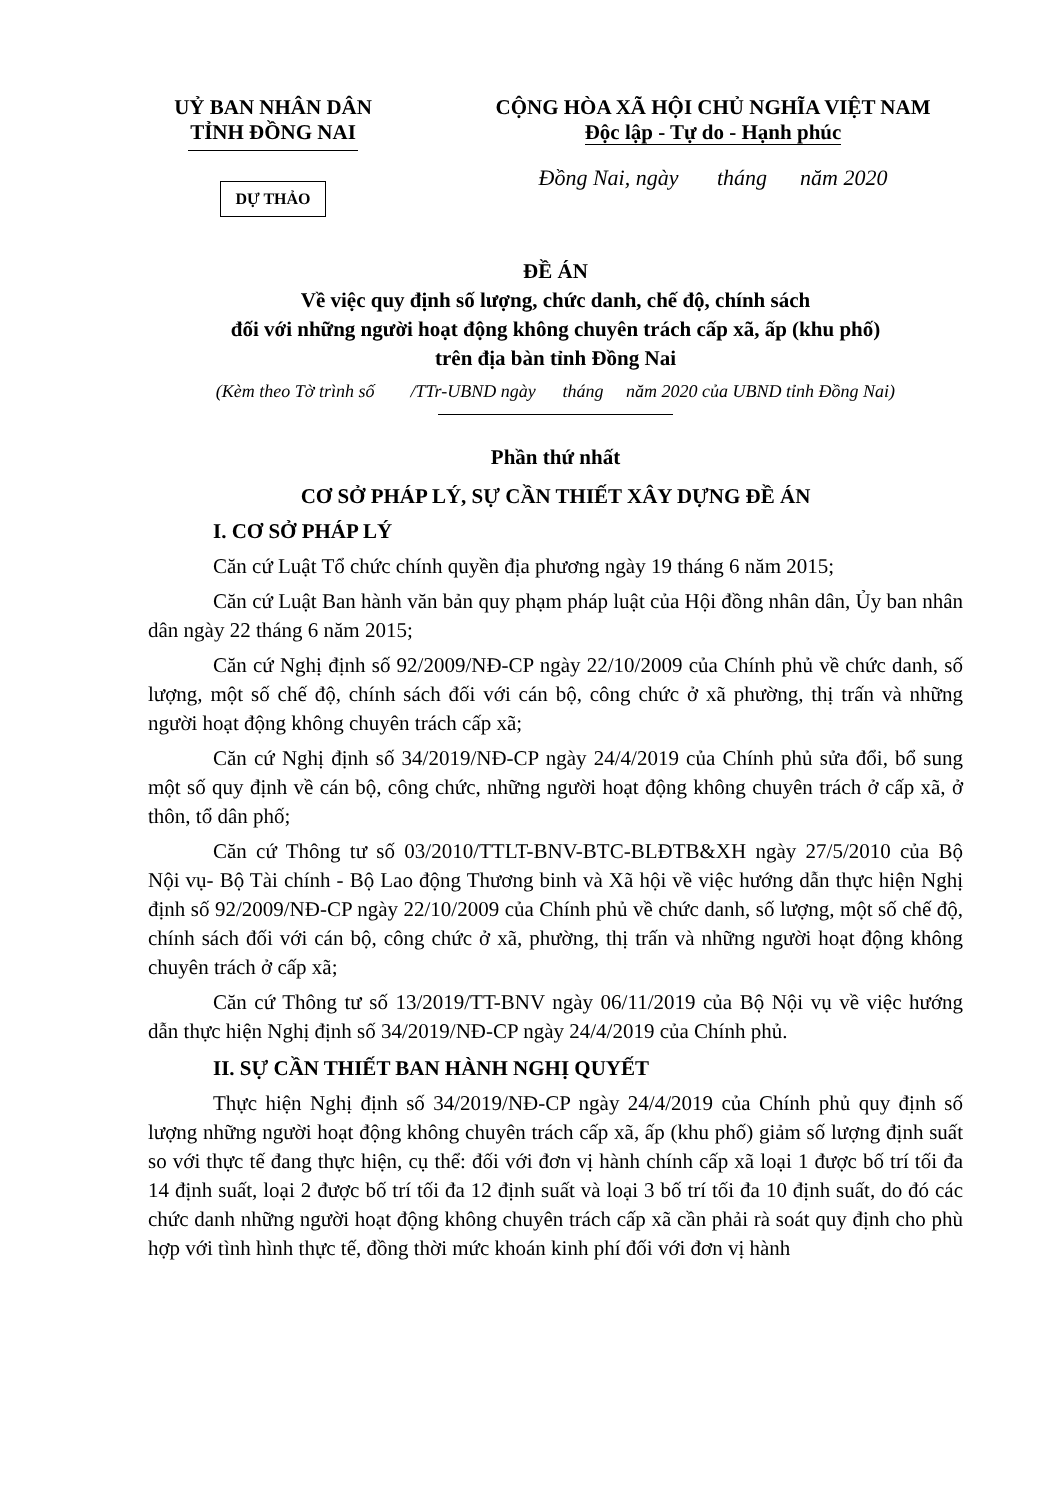UỶ BAN NHÂN DÂN
TỈNH ĐỒNG NAI
DỰ THẢO
CỘNG HÒA XÃ HỘI CHỦ NGHĨA VIỆT NAM
Độc lập - Tự do - Hạnh phúc
Đồng Nai, ngày tháng năm 2020
ĐỀ ÁN
Về việc quy định số lượng, chức danh, chế độ, chính sách
đối với những người hoạt động không chuyên trách cấp xã, ấp (khu phố)
trên địa bàn tỉnh Đồng Nai
(Kèm theo Tờ trình số /TTr-UBND ngày tháng năm 2020 của UBND tỉnh Đồng Nai)
Phần thứ nhất
CƠ SỞ PHÁP LÝ, SỰ CẦN THIẾT XÂY DỰNG ĐỀ ÁN
I. CƠ SỞ PHÁP LÝ
Căn cứ Luật Tổ chức chính quyền địa phương ngày 19 tháng 6 năm 2015;
Căn cứ Luật Ban hành văn bản quy phạm pháp luật của Hội đồng nhân dân, Ủy ban nhân dân ngày 22 tháng 6 năm 2015;
Căn cứ Nghị định số 92/2009/NĐ-CP ngày 22/10/2009 của Chính phủ về chức danh, số lượng, một số chế độ, chính sách đối với cán bộ, công chức ở xã phường, thị trấn và những người hoạt động không chuyên trách cấp xã;
Căn cứ Nghị định số 34/2019/NĐ-CP ngày 24/4/2019 của Chính phủ sửa đổi, bổ sung một số quy định về cán bộ, công chức, những người hoạt động không chuyên trách ở cấp xã, ở thôn, tổ dân phố;
Căn cứ Thông tư số 03/2010/TTLT-BNV-BTC-BLĐTB&XH ngày 27/5/2010 của Bộ Nội vụ- Bộ Tài chính - Bộ Lao động Thương binh và Xã hội về việc hướng dẫn thực hiện Nghị định số 92/2009/NĐ-CP ngày 22/10/2009 của Chính phủ về chức danh, số lượng, một số chế độ, chính sách đối với cán bộ, công chức ở xã, phường, thị trấn và những người hoạt động không chuyên trách ở cấp xã;
Căn cứ Thông tư số 13/2019/TT-BNV ngày 06/11/2019 của Bộ Nội vụ về việc hướng dẫn thực hiện Nghị định số 34/2019/NĐ-CP ngày 24/4/2019 của Chính phủ.
II. SỰ CẦN THIẾT BAN HÀNH NGHỊ QUYẾT
Thực hiện Nghị định số 34/2019/NĐ-CP ngày 24/4/2019 của Chính phủ quy định số lượng những người hoạt động không chuyên trách cấp xã, ấp (khu phố) giảm số lượng định suất so với thực tế đang thực hiện, cụ thể: đối với đơn vị hành chính cấp xã loại 1 được bố trí tối đa 14 định suất, loại 2 được bố trí tối đa 12 định suất và loại 3 bố trí tối đa 10 định suất, do đó các chức danh những người hoạt động không chuyên trách cấp xã cần phải rà soát quy định cho phù hợp với tình hình thực tế, đồng thời mức khoán kinh phí đối với đơn vị hành